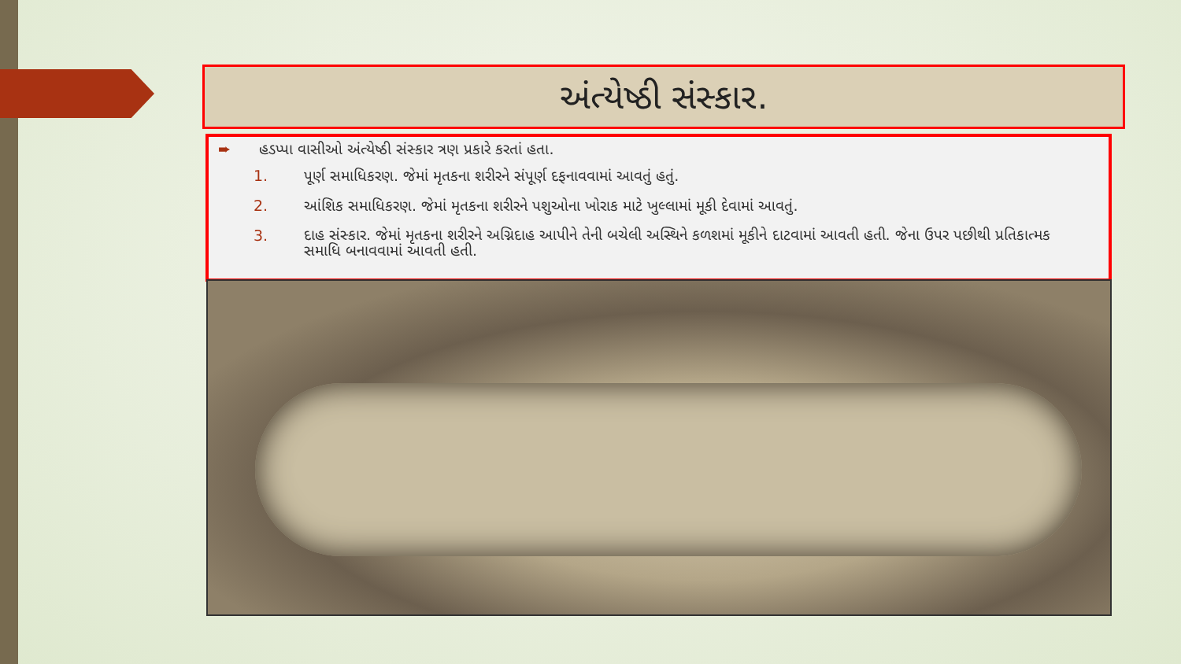અંત્યેષ્ઠી સંસ્કાર.
➨ હડપ્પા વાસીઓ અંત્યેષ્ઠી સંસ્કાર ત્રણ પ્રકારે કરતાં હતા.
1. પૂર્ણ સમાધિકરણ. જેમાં મૃતકના શરીરને સંપૂર્ણ દફનાવવામાં આવતું હતું.
2. આંશિક સમાધિકરણ. જેમાં મૃતકના શરીરને પશુઓના ખોરાક માટે ખુલ્લામાં મૂકી દેવામાં આવતું.
3. દાહ સંસ્કાર. જેમાં મૃતકના શરીરને અગ્નિદાહ આપીને તેની બચેલી અસ્થિને કળશમાં મૂકીને દાટવામાં આવતી હતી. જેના ઉપર પછીથી પ્રતિકાત્મક સમાધિ બનાવવામાં આવતી હતી.